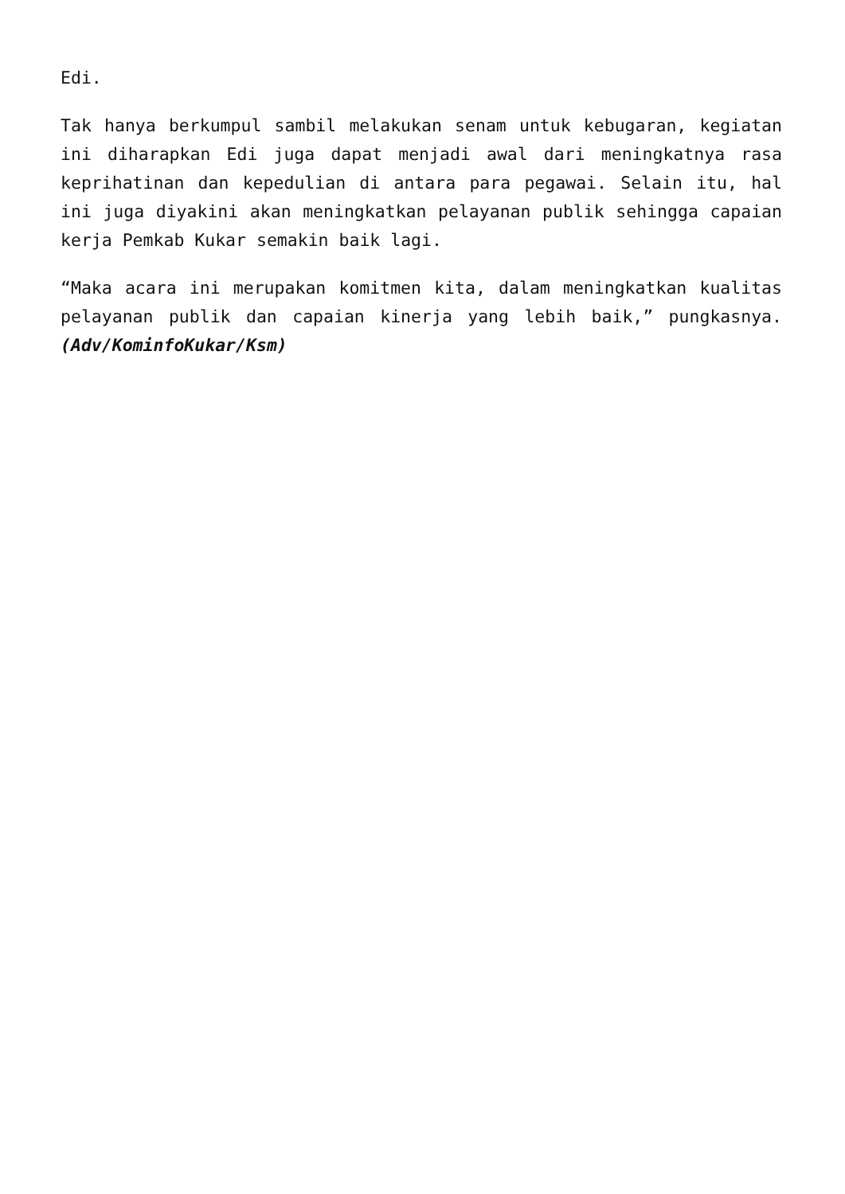Edi.
Tak hanya berkumpul sambil melakukan senam untuk kebugaran, kegiatan ini diharapkan Edi juga dapat menjadi awal dari meningkatnya rasa keprihatinan dan kepedulian di antara para pegawai. Selain itu, hal ini juga diyakini akan meningkatkan pelayanan publik sehingga capaian kerja Pemkab Kukar semakin baik lagi.
“Maka acara ini merupakan komitmen kita, dalam meningkatkan kualitas pelayanan publik dan capaian kinerja yang lebih baik,” pungkasnya. (Adv/KominfoKukar/Ksm)